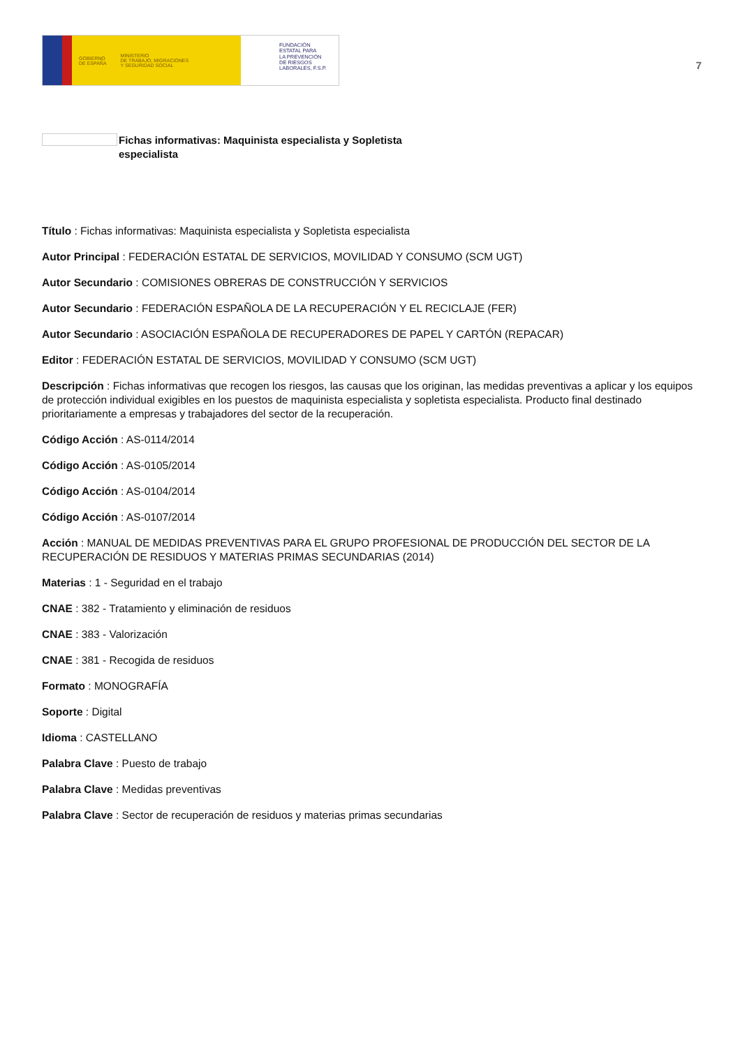GOBIERNO
DE ESPAÑA MINISTERIO
DE TRABAJO, MIGRACIONES
Y SEGURIDAD SOCIAL
FUNDACIÓN
ESTATAL PARA
LA PREVENCIÓN
DE RIESGOS
LABORALES, F.S.P.
7
Fichas informativas: Maquinista especialista y Sopletista
especialista
Título : Fichas informativas: Maquinista especialista y Sopletista especialista
Autor Principal : FEDERACIÓN ESTATAL DE SERVICIOS, MOVILIDAD Y CONSUMO (SCM UGT)
Autor Secundario : COMISIONES OBRERAS DE CONSTRUCCIÓN Y SERVICIOS
Autor Secundario : FEDERACIÓN ESPAÑOLA DE LA RECUPERACIÓN Y EL RECICLAJE (FER)
Autor Secundario : ASOCIACIÓN ESPAÑOLA DE RECUPERADORES DE PAPEL Y CARTÓN (REPACAR)
Editor : FEDERACIÓN ESTATAL DE SERVICIOS, MOVILIDAD Y CONSUMO (SCM UGT)
Descripción : Fichas informativas que recogen los riesgos, las causas que los originan, las medidas preventivas a aplicar y los equipos de protección individual exigibles en los puestos de maquinista especialista y sopletista especialista. Producto final destinado prioritariamente a empresas y trabajadores del sector de la recuperación.
Código Acción : AS-0114/2014
Código Acción : AS-0105/2014
Código Acción : AS-0104/2014
Código Acción : AS-0107/2014
Acción : MANUAL DE MEDIDAS PREVENTIVAS PARA EL GRUPO PROFESIONAL DE PRODUCCIÓN DEL SECTOR DE LA RECUPERACIÓN DE RESIDUOS Y MATERIAS PRIMAS SECUNDARIAS (2014)
Materias : 1 - Seguridad en el trabajo
CNAE : 382 - Tratamiento y eliminación de residuos
CNAE : 383 - Valorización
CNAE : 381 - Recogida de residuos
Formato : MONOGRAFÍA
Soporte : Digital
Idioma : CASTELLANO
Palabra Clave : Puesto de trabajo
Palabra Clave : Medidas preventivas
Palabra Clave : Sector de recuperación de residuos y materias primas secundarias